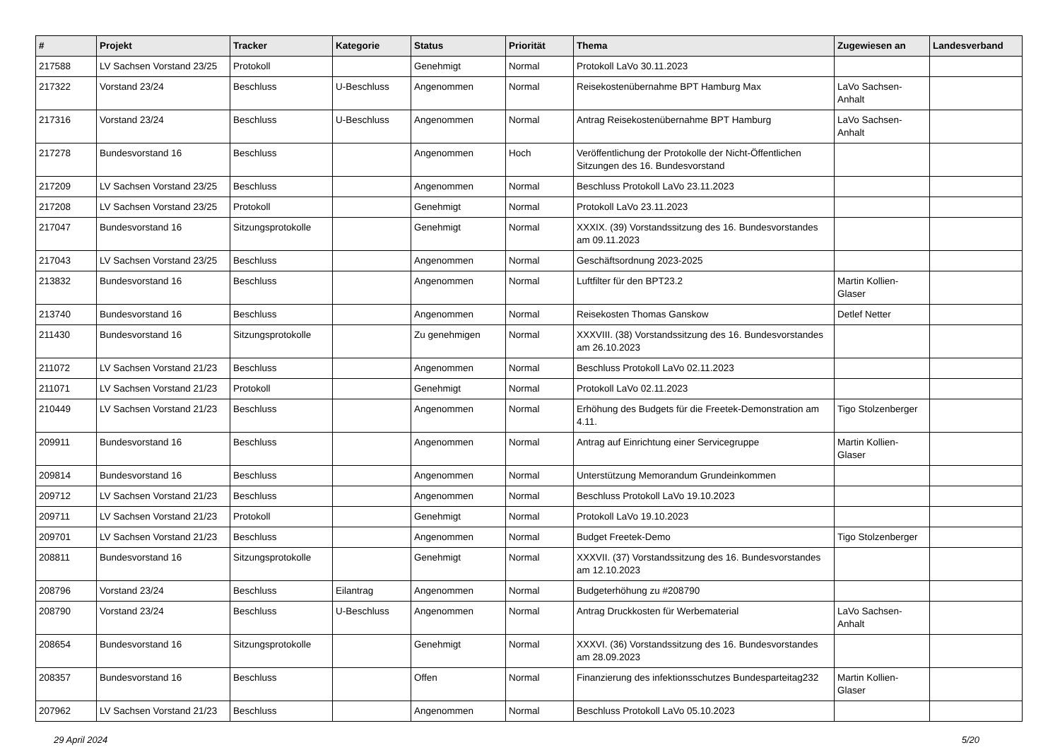| # | Projekt | Tracker | Kategorie | Status | Priorität | Thema | Zugewiesen an | Landesverband |
| --- | --- | --- | --- | --- | --- | --- | --- | --- |
| 217588 | LV Sachsen Vorstand 23/25 | Protokoll | | Genehmigt | Normal | Protokoll LaVo 30.11.2023 | | |
| 217322 | Vorstand 23/24 | Beschluss | U-Beschluss | Angenommen | Normal | Reisekostenübernahme BPT Hamburg Max | LaVo Sachsen-Anhalt | |
| 217316 | Vorstand 23/24 | Beschluss | U-Beschluss | Angenommen | Normal | Antrag Reisekostenübernahme BPT Hamburg | LaVo Sachsen-Anhalt | |
| 217278 | Bundesvorstand 16 | Beschluss | | Angenommen | Hoch | Veröffentlichung der Protokolle der Nicht-Öffentlichen Sitzungen des 16. Bundesvorstand | | |
| 217209 | LV Sachsen Vorstand 23/25 | Beschluss | | Angenommen | Normal | Beschluss Protokoll LaVo 23.11.2023 | | |
| 217208 | LV Sachsen Vorstand 23/25 | Protokoll | | Genehmigt | Normal | Protokoll LaVo 23.11.2023 | | |
| 217047 | Bundesvorstand 16 | Sitzungsprotokolle | | Genehmigt | Normal | XXXIX. (39) Vorstandssitzung des 16. Bundesvorstandes am 09.11.2023 | | |
| 217043 | LV Sachsen Vorstand 23/25 | Beschluss | | Angenommen | Normal | Geschäftsordnung 2023-2025 | | |
| 213832 | Bundesvorstand 16 | Beschluss | | Angenommen | Normal | Luftfilter für den BPT23.2 | Martin Kollien-Glaser | |
| 213740 | Bundesvorstand 16 | Beschluss | | Angenommen | Normal | Reisekosten Thomas Ganskow | Detlef Netter | |
| 211430 | Bundesvorstand 16 | Sitzungsprotokolle | | Zu genehmigen | Normal | XXXVIII. (38) Vorstandssitzung des 16. Bundesvorstandes am 26.10.2023 | | |
| 211072 | LV Sachsen Vorstand 21/23 | Beschluss | | Angenommen | Normal | Beschluss Protokoll LaVo 02.11.2023 | | |
| 211071 | LV Sachsen Vorstand 21/23 | Protokoll | | Genehmigt | Normal | Protokoll LaVo 02.11.2023 | | |
| 210449 | LV Sachsen Vorstand 21/23 | Beschluss | | Angenommen | Normal | Erhöhung des Budgets für die Freetek-Demonstration am 4.11. | Tigo Stolzenberger | |
| 209911 | Bundesvorstand 16 | Beschluss | | Angenommen | Normal | Antrag auf Einrichtung einer Servicegruppe | Martin Kollien-Glaser | |
| 209814 | Bundesvorstand 16 | Beschluss | | Angenommen | Normal | Unterstützung Memorandum Grundeinkommen | | |
| 209712 | LV Sachsen Vorstand 21/23 | Beschluss | | Angenommen | Normal | Beschluss Protokoll LaVo 19.10.2023 | | |
| 209711 | LV Sachsen Vorstand 21/23 | Protokoll | | Genehmigt | Normal | Protokoll LaVo 19.10.2023 | | |
| 209701 | LV Sachsen Vorstand 21/23 | Beschluss | | Angenommen | Normal | Budget Freetek-Demo | Tigo Stolzenberger | |
| 208811 | Bundesvorstand 16 | Sitzungsprotokolle | | Genehmigt | Normal | XXXVII. (37) Vorstandssitzung des 16. Bundesvorstandes am 12.10.2023 | | |
| 208796 | Vorstand 23/24 | Beschluss | Eilantrag | Angenommen | Normal | Budgeterhöhung zu #208790 | | |
| 208790 | Vorstand 23/24 | Beschluss | U-Beschluss | Angenommen | Normal | Antrag Druckkosten für Werbematerial | LaVo Sachsen-Anhalt | |
| 208654 | Bundesvorstand 16 | Sitzungsprotokolle | | Genehmigt | Normal | XXXVI. (36) Vorstandssitzung des 16. Bundesvorstandes am 28.09.2023 | | |
| 208357 | Bundesvorstand 16 | Beschluss | | Offen | Normal | Finanzierung des infektionsschutzes Bundesparteitag232 | Martin Kollien-Glaser | |
| 207962 | LV Sachsen Vorstand 21/23 | Beschluss | | Angenommen | Normal | Beschluss Protokoll LaVo 05.10.2023 | | |
29 April 2024 5/20